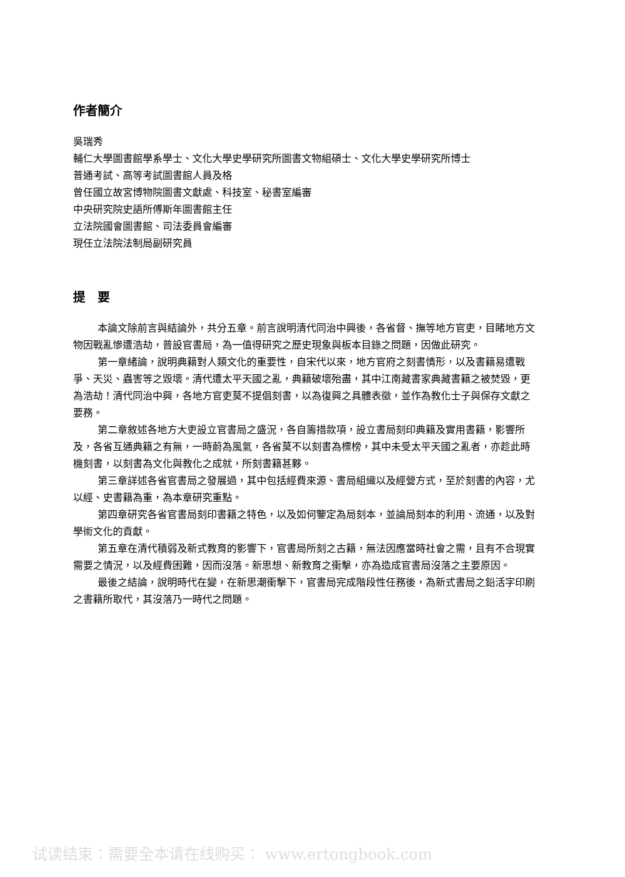作者簡介
吳瑞秀
輔仁大學圖書館學系學士、文化大學史學研究所圖書文物組碩士、文化大學史學研究所博士
普通考試、高等考試圖書館人員及格
曾任國立故宮博物院圖書文獻處、科技室、秘書室編審
中央研究院史語所傅斯年圖書館主任
立法院國會圖書館、司法委員會編審
現任立法院法制局副研究員
提　要
本論文除前言與結論外，共分五章。前言說明清代同治中興後，各省督、撫等地方官吏，目睹地方文物因戰亂慘遭浩劫，普設官書局，為一值得研究之歷史現象與板本目錄之問題，因做此研究。
第一章緒論，說明典籍對人類文化的重要性，自宋代以來，地方官府之刻書情形，以及書籍易遭戰爭、天災、蟲害等之毀壞。清代遭太平天國之亂，典籍破壞殆盡，其中江南藏書家典藏書籍之被焚毀，更為浩劫！清代同治中興，各地方官吏莫不提倡刻書，以為復興之具體表徵，並作為教化士子與保存文獻之要務。
第二章敘述各地方大吏設立官書局之盛況，各自籌措款項，設立書局刻印典籍及實用書籍，影響所及，各省互通典籍之有無，一時蔚為風氣，各省莫不以刻書為標榜，其中未受太平天國之亂者，亦趁此時機刻書，以刻書為文化與教化之成就，所刻書籍甚夥。
第三章詳述各省官書局之發展過，其中包括經費來源、書局組織以及經營方式，至於刻書的內容，尤以經、史書籍為重，為本章研究重點。
第四章研究各省官書局刻印書籍之特色，以及如何鑒定為局刻本，並論局刻本的利用、流通，以及對學術文化的貢獻。
第五章在清代積弱及新式教育的影響下，官書局所刻之古籍，無法因應當時社會之需，且有不合現實需要之情況，以及經費困難，因而沒落。新思想、新教育之衝擊，亦為造成官書局沒落之主要原因。
最後之結論，說明時代在變，在新思潮衝擊下，官書局完成階段性任務後，為新式書局之鉛活字印刷之書籍所取代，其沒落乃一時代之問題。
试读结束：需要全本请在线购买： www.ertongbook.com